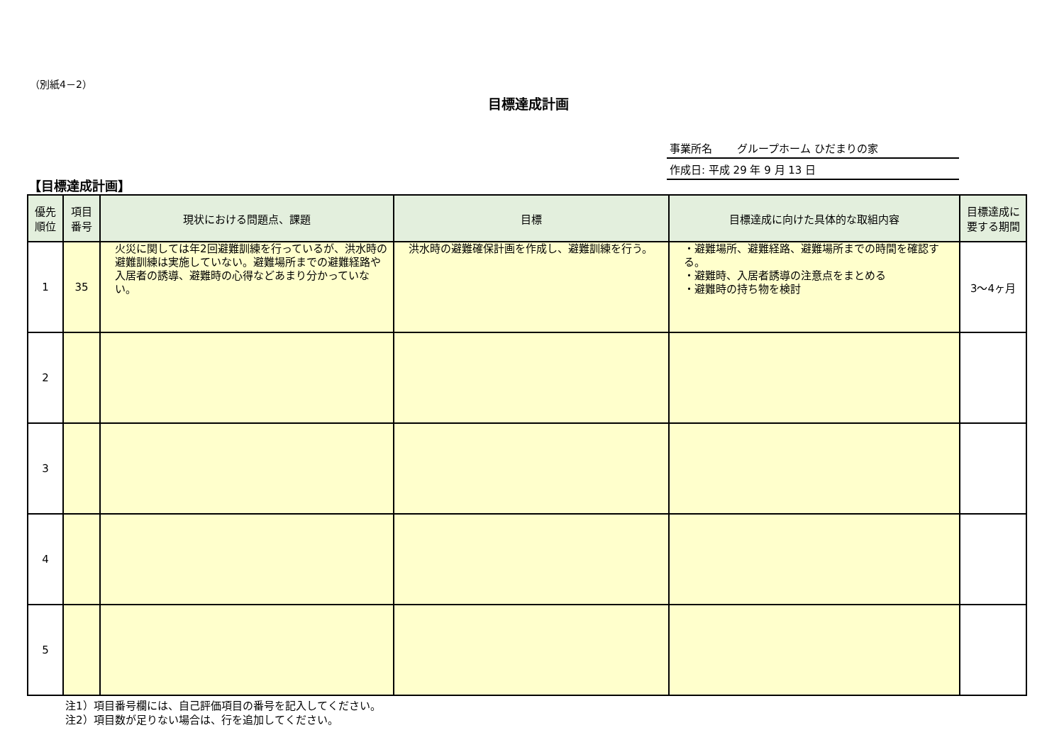（別紙4－2）
目標達成計画
事業所名　　 グループホーム ひだまりの家
作成日: 平成 29 年 9 月 13 日
【目標達成計画】
| 優先 順位 | 項目 番号 | 現状における問題点、課題 | 目標 | 目標達成に向けた具体的な取組内容 | 目標達成に 要する期間 |
| --- | --- | --- | --- | --- | --- |
| 1 | 35 | 火災に関しては年2回避難訓練を行っているが、洪水時の避難訓練は実施していない。避難場所までの避難経路や入居者の誘導、避難時の心得などあまり分かっていない。 | 洪水時の避難確保計画を作成し、避難訓練を行う。 | ・避難場所、避難経路、避難場所までの時間を確認する。 ・避難時、入居者誘導の注意点をまとめる ・避難時の持ち物を検討 | 3～4ヶ月 |
| 2 | | | | | |
| 3 | | | | | |
| 4 | | | | | |
| 5 | | | | | |
注1）項目番号欄には、自己評価項目の番号を記入してください。
注2）項目数が足りない場合は、行を追加してください。